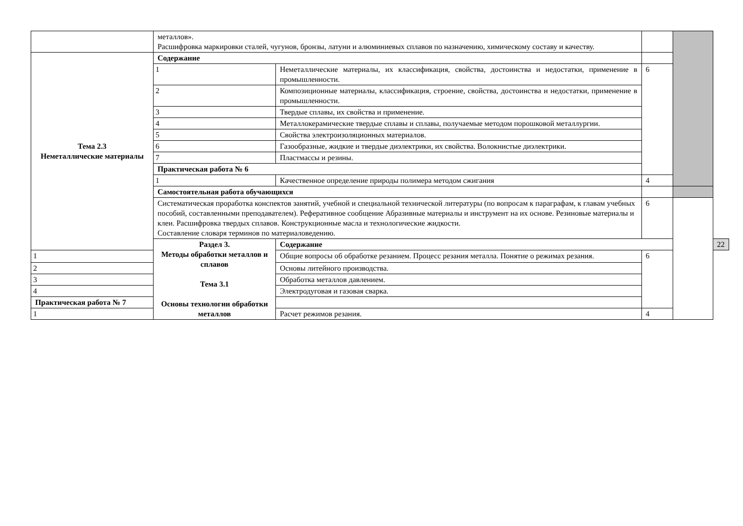| | металлов». Расшифровка маркировки сталей, чугунов, бронзы, латуни и алюминиевых сплавов по назначению, химическому составу и качеству. | | | | |
| Тема 2.3 Неметаллические материалы | Содержание | | | | |
| | 1 | Неметаллические материалы, их классификация, свойства, достоинства и недостатки, применение в промышленности. | 6 | | |
| | 2 | Композиционные материалы, классификация, строение, свойства, достоинства и недостатки, применение в промышленности. | | | |
| | 3 | Твердые сплавы, их свойства и применение. | | | |
| | 4 | Металлокерамические твердые сплавы и сплавы, получаемые методом порошковой металлургии. | | | |
| | 5 | Свойства электроизоляционных материалов. | | | |
| | 6 | Газообразные, жидкие и твердые диэлектрики, их свойства. Волокнистые диэлектрики. | | | |
| | 7 | Пластмассы и резины. | | | |
| | Практическая работа № 6 | | | | |
| | 1 | Качественное определение природы полимера методом сжигания | 4 | | |
| | Самостоятельная работа обучающихся | | | | |
| | Систематическая проработка конспектов занятий, учебной и специальной технической литературы (по вопросам к параграфам, к главам учебных пособий, составленными преподавателем). Реферативное сообщение Абразивные материалы и инструмент на их основе. Резиновые материалы и клеи. Расшифровка твердых сплавов. Конструкционные масла и технологические жидкости. Составление словаря терминов по материаловедению. | | 6 | | |
| | Раздел 3. Методы обработки металлов и сплавов Тема 3.1 Основы технологии обработки металлов | Содержание | | | 22 |
| 1 | | Общие вопросы об обработке резанием. Процесс резания металла. Понятие о режимах резания. | 6 | | |
| 2 | | Основы литейного производства. | | | |
| 3 | | Обработка металлов давлением. | | | |
| 4 | | Электродуговая и газовая сварка. | | | |
| Практическая работа № 7 | | | | | |
| 1 | | Расчет режимов резания. | 4 | | |